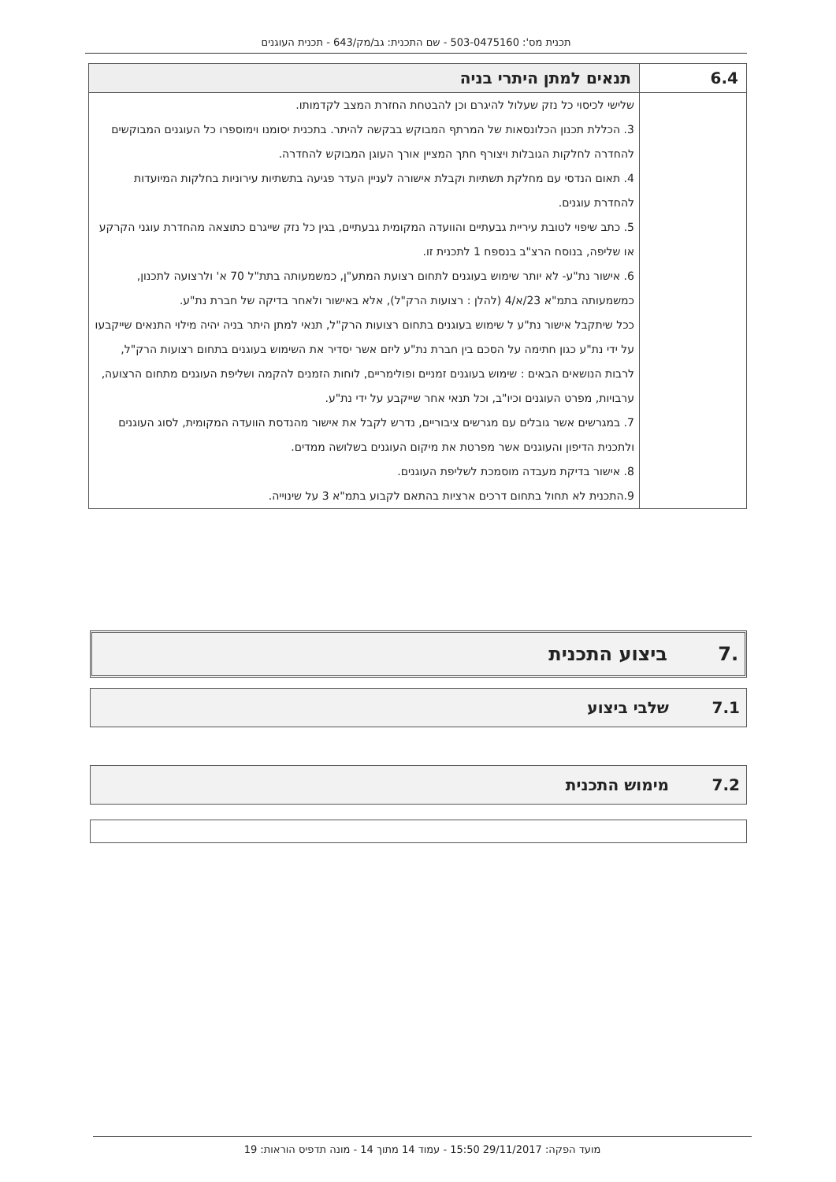תכנית מס': 503-0475160 - שם התכנית: גב/מק/643 - תכנית העוגנים
| 6.4 | תנאים למתן היתרי בניה |
| | שלישי לכיסוי כל נזק שעלול להיגרם וכן להבטחת החזרת המצב לקדמותו. 3. הכללת תכנון הכלונסאות של המרתף המבוקש בבקשה להיתר. בתכנית יסומנו וימוספרו כל העוגנים המבוקשים להחדרה לחלקות הגובלות ויצורף חתך המציין אורך העוגן המבוקש להחדרה. 4. תאום הנדסי עם מחלקת תשתיות וקבלת אישורה לעניין העדר פגיעה בתשתיות עירוניות בחלקות המיועדות להחדרת עוגנים. 5. כתב שיפוי לטובת עיריית גבעתיים והוועדה המקומית גבעתיים, בגין כל נזק שייגרם כתוצאה מהחדרת עוגני הקרקע או שליפה, בנוסח הרצ"ב בנספח 1 לתכנית זו. 6. אישור נת"ע- לא יותר שימוש בעוגנים לתחום רצועת המתע"ן, כמשמעותה בתת"ל 70 א' ולרצועה לתכנון, כמשמעותה בתמ"א 23/א/4 (להלן : רצועות הרק"ל), אלא באישור ולאחר בדיקה של חברת נת"ע. ככל שיתקבל אישור נת"ע ל שימוש בעוגנים בתחום רצועות הרק"ל, תנאי למתן היתר בניה יהיה מילוי התנאים שייקבעו על ידי נת"ע כגון חתימה על הסכם בין חברת נת"ע ליזם אשר יסדיר את השימוש בעוגנים בתחום רצועות הרק"ל, לרבות הנושאים הבאים : שימוש בעוגנים זמניים ופולימריים, לוחות הזמנים להקמה ושליפת העוגנים מתחום הרצועה, ערבויות, מפרט העוגנים וכיו"ב, וכל תנאי אחר שייקבע על ידי נת"ע. 7. במגרשים אשר גובלים עם מגרשים ציבוריים, נדרש לקבל את אישור מהנדסת הוועדה המקומית, לסוג העוגנים ולתכנית הדיפון והעוגנים אשר מפרטת את מיקום העוגנים בשלושה ממדים. 8. אישור בדיקת מעבדה מוסמכת לשליפת העוגנים. 9.התכנית לא תחול בתחום דרכים ארציות בהתאם לקבוע בתמ"א 3 על שינוייה. |
.7 ביצוע התכנית
7.1 שלבי ביצוע
7.2 מימוש התכנית
מועד הפקה: 29/11/2017 15:50 - עמוד 14 מתוך 14 - מונה תדפיס הוראות: 19